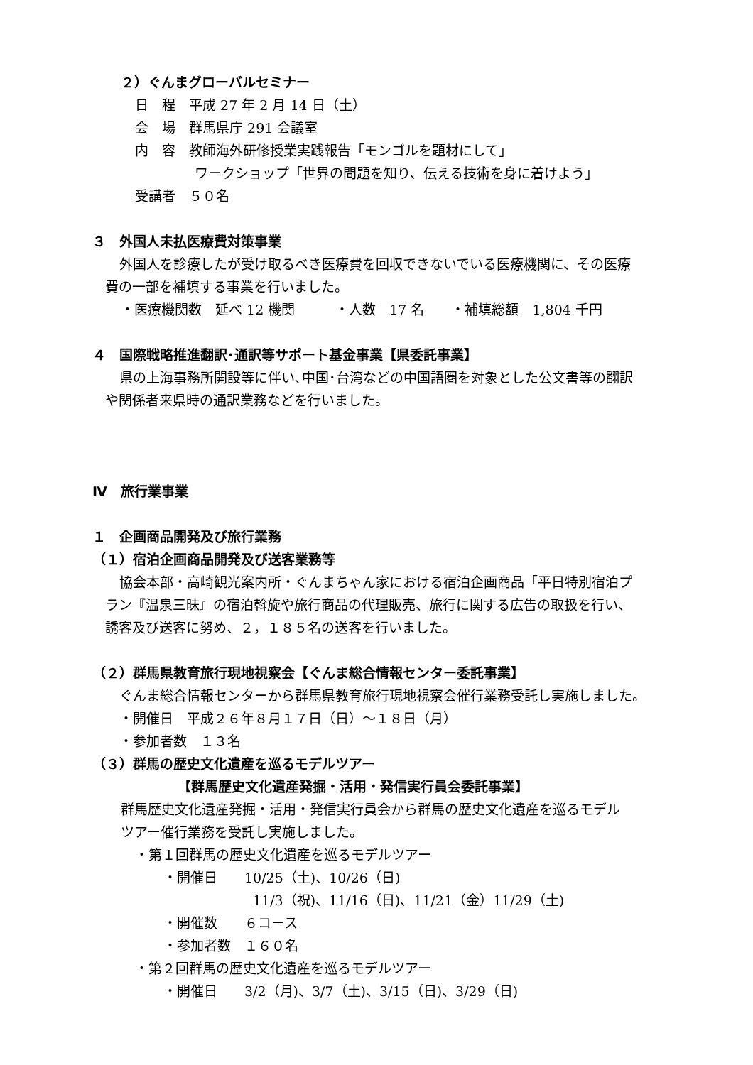２）ぐんまグローバルセミナー
日　程　平成 27 年 2 月 14 日（土）
会　場　群馬県庁 291 会議室
内　容　教師海外研修授業実践報告「モンゴルを題材にして」
ワークショップ「世界の問題を知り、伝える技術を身に着けよう」
受講者　５０名
３　外国人未払医療費対策事業
外国人を診療したが受け取るべき医療費を回収できないでいる医療機関に、その医療
費の一部を補填する事業を行いました。
・医療機関数　延べ 12 機関　　　・人数　17 名　　・補填総額　1,804 千円
４　国際戦略推進翻訳･通訳等サポート基金事業【県委託事業】
県の上海事務所開設等に伴い､中国･台湾などの中国語圏を対象とした公文書等の翻訳
や関係者来県時の通訳業務などを行いました。
Ⅳ　旅行業事業
１　企画商品開発及び旅行業務
（１）宿泊企画商品開発及び送客業務等
協会本部・高崎観光案内所・ぐんまちゃん家における宿泊企画商品「平日特別宿泊プ
ラン『温泉三昧』の宿泊斡旋や旅行商品の代理販売、旅行に関する広告の取扱を行い、
誘客及び送客に努め、２，１８５名の送客を行いました。
（２）群馬県教育旅行現地視察会【ぐんま総合情報センター委託事業】
ぐんま総合情報センターから群馬県教育旅行現地視察会催行業務受託し実施しました。
・開催日　平成２６年８月１７日（日）～１８日（月）
・参加者数　１３名
（３）群馬の歴史文化遺産を巡るモデルツアー
【群馬歴史文化遺産発掘・活用・発信実行員会委託事業】
群馬歴史文化遺産発掘・活用・発信実行員会から群馬の歴史文化遺産を巡るモデル
ツアー催行業務を受託し実施しました。
・第１回群馬の歴史文化遺産を巡るモデルツアー
・開催日　　10/25（土)、10/26（日)
11/3（祝)、11/16（日)、11/21（金）11/29（土)
・開催数　　６コース
・参加者数　１６０名
・第２回群馬の歴史文化遺産を巡るモデルツアー
・開催日　　3/2（月)、3/7（土)、3/15（日)、3/29（日)